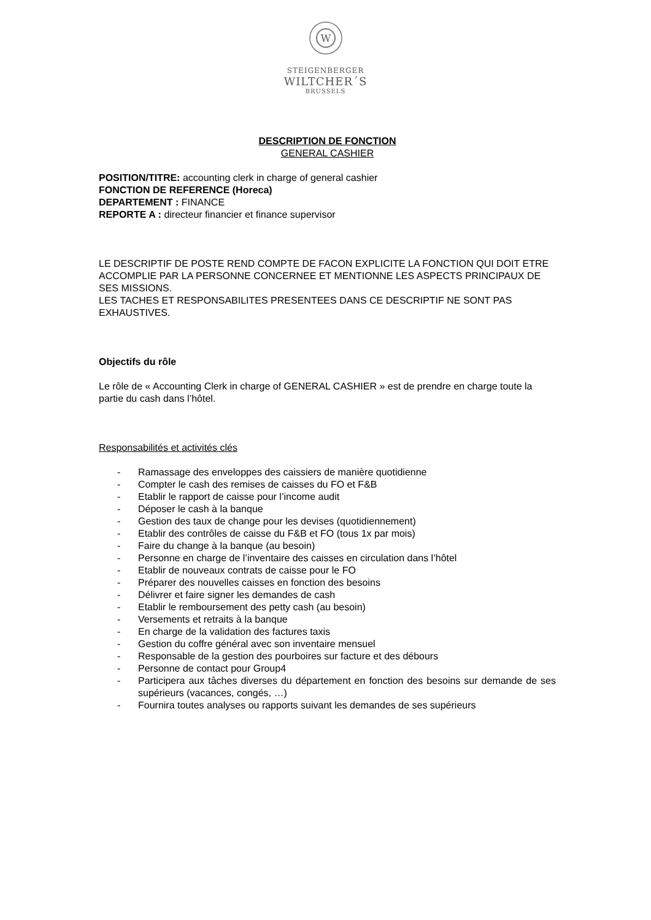W
STEIGENBERGER
WILTCHER´S
BRUSSELS
DESCRIPTION DE FONCTION
GENERAL CASHIER
POSITION/TITRE: accounting clerk in charge of general cashier
FONCTION DE REFERENCE (Horeca)
DEPARTEMENT : FINANCE
REPORTE A : directeur financier et finance supervisor
LE DESCRIPTIF DE POSTE REND COMPTE DE FACON EXPLICITE LA FONCTION QUI DOIT ETRE ACCOMPLIE PAR LA PERSONNE CONCERNEE ET MENTIONNE LES ASPECTS PRINCIPAUX DE SES MISSIONS.
LES TACHES ET RESPONSABILITES PRESENTEES DANS CE DESCRIPTIF NE SONT PAS EXHAUSTIVES.
Objectifs du rôle
Le rôle de « Accounting Clerk in charge of GENERAL CASHIER » est de prendre en charge toute la partie du cash dans l’hôtel.
Responsabilités et activités clés
- Ramassage des enveloppes des caissiers de manière quotidienne
- Compter le cash des remises de caisses du FO et F&B
- Etablir le rapport de caisse pour l’income audit
- Déposer le cash à la banque
- Gestion des taux de change pour les devises (quotidiennement)
- Etablir des contrôles de caisse du F&B et FO (tous 1x par mois)
- Faire du change à la banque (au besoin)
- Personne en charge de l’inventaire des caisses en circulation dans l’hôtel
- Etablir de nouveaux contrats de caisse pour le FO
- Préparer des nouvelles caisses en fonction des besoins
- Délivrer et faire signer les demandes de cash
- Etablir le remboursement des petty cash (au besoin)
- Versements et retraits à la banque
- En charge de la validation des factures taxis
- Gestion du coffre général avec son inventaire mensuel
- Responsable de la gestion des pourboires sur facture et des débours
- Personne de contact pour Group4
- Participera aux tâches diverses du département en fonction des besoins sur demande de ses supérieurs (vacances, congés, …)
- Fournira toutes analyses ou rapports suivant les demandes de ses supérieurs